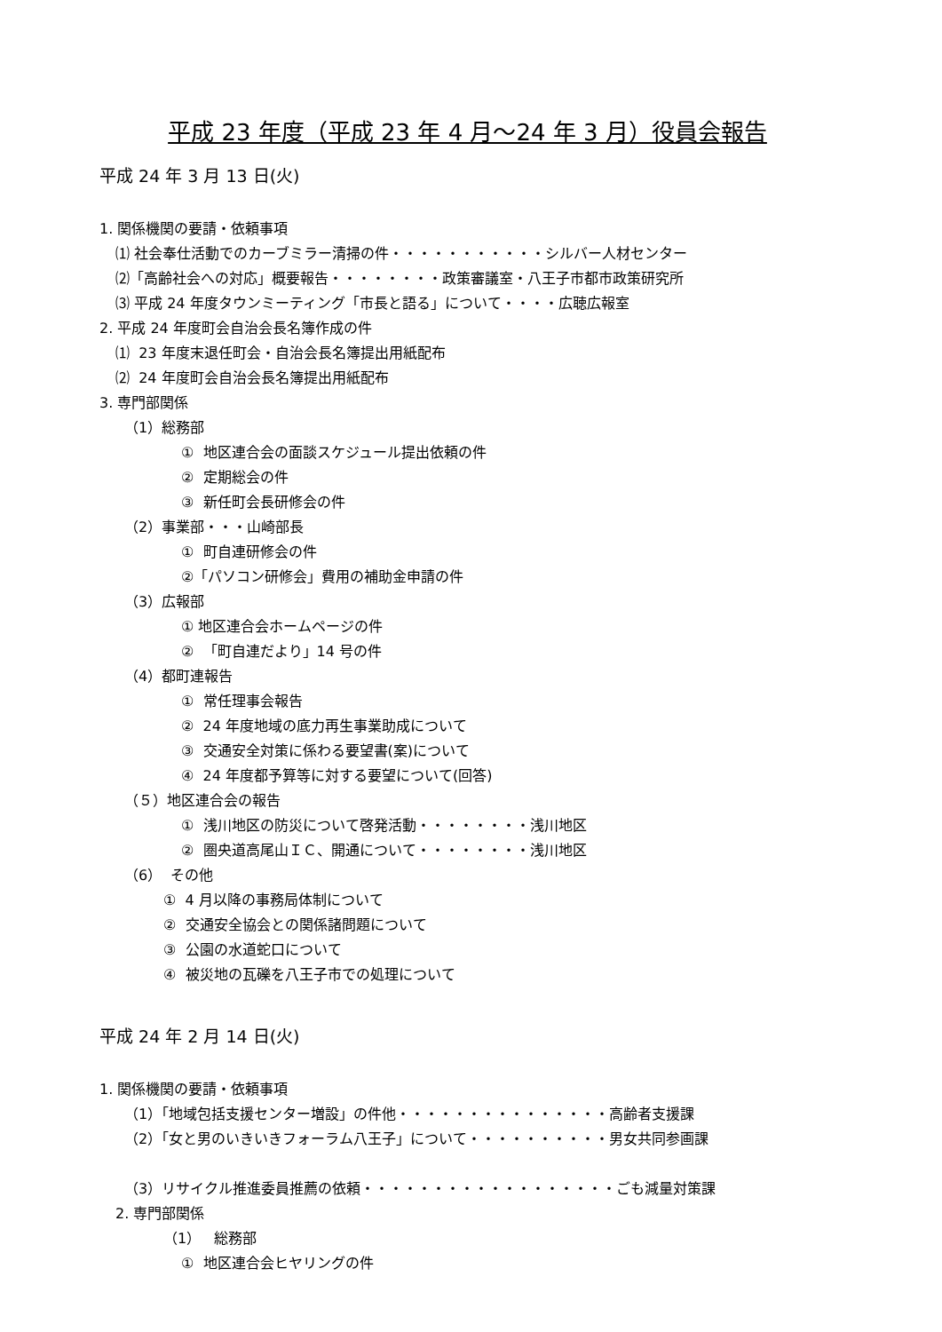平成 23 年度（平成 23 年 4 月～24 年 3 月）役員会報告
平成 24 年 3 月 13 日(火)
1. 関係機関の要請・依頼事項
⑴ 社会奉仕活動でのカーブミラー清掃の件・・・・・・・・・・・シルバー人材センター
⑵「高齢社会への対応」概要報告・・・・・・・・政策審議室・八王子市都市政策研究所
⑶ 平成 24 年度タウンミーティング「市長と語る」について・・・・広聴広報室
2. 平成 24 年度町会自治会長名簿作成の件
⑴ 23 年度末退任町会・自治会長名簿提出用紙配布
⑵ 24 年度町会自治会長名簿提出用紙配布
3. 専門部関係
（1）総務部
① 地区連合会の面談スケジュール提出依頼の件
② 定期総会の件
③ 新任町会長研修会の件
（2）事業部・・・山崎部長
① 町自連研修会の件
②「パソコン研修会」費用の補助金申請の件
（3）広報部
① 地区連合会ホームページの件
② 「町自連だより」14 号の件
（4）都町連報告
① 常任理事会報告
② 24 年度地域の底力再生事業助成について
③ 交通安全対策に係わる要望書(案)について
④ 24 年度都予算等に対する要望について(回答)
（５）地区連合会の報告
① 浅川地区の防災について啓発活動・・・・・・・・浅川地区
② 圏央道高尾山ＩＣ、開通について・・・・・・・・浅川地区
（6） その他
① 4 月以降の事務局体制について
② 交通安全協会との関係諸問題について
③ 公園の水道蛇口について
④ 被災地の瓦礫を八王子市での処理について
平成 24 年 2 月 14 日(火)
1. 関係機関の要請・依頼事項
（1）「地域包括支援センター増設」の件他・・・・・・・・・・・・・・・高齢者支援課
（2）「女と男のいきいきフォーラム八王子」について・・・・・・・・・・男女共同参画課
（3）リサイクル推進委員推薦の依頼・・・・・・・・・・・・・・・・・・ごも減量対策課
2. 専門部関係
（1） 総務部
① 地区連合会ヒヤリングの件